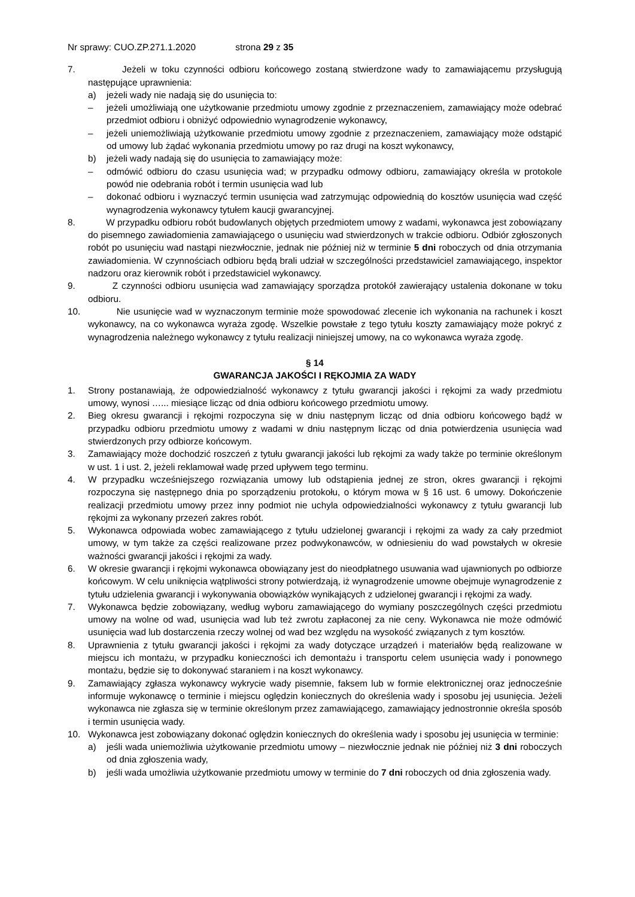Nr sprawy: CUO.ZP.271.1.2020 strona 29 z 35
7. Jeżeli w toku czynności odbioru końcowego zostaną stwierdzone wady to zamawiającemu przysługują następujące uprawnienia:
a) jeżeli wady nie nadają się do usunięcia to:
– jeżeli umożliwiają one użytkowanie przedmiotu umowy zgodnie z przeznaczeniem, zamawiający może odebrać przedmiot odbioru i obniżyć odpowiednio wynagrodzenie wykonawcy,
– jeżeli uniemożliwiają użytkowanie przedmiotu umowy zgodnie z przeznaczeniem, zamawiający może odstąpić od umowy lub żądać wykonania przedmiotu umowy po raz drugi na koszt wykonawcy,
b) jeżeli wady nadają się do usunięcia to zamawiający może:
– odmówić odbioru do czasu usunięcia wad; w przypadku odmowy odbioru, zamawiający określa w protokole powód nie odebrania robót i termin usunięcia wad lub
– dokonać odbioru i wyznaczyć termin usunięcia wad zatrzymując odpowiednią do kosztów usunięcia wad część wynagrodzenia wykonawcy tytułem kaucji gwarancyjnej.
8. W przypadku odbioru robót budowlanych objętych przedmiotem umowy z wadami, wykonawca jest zobowiązany do pisemnego zawiadomienia zamawiającego o usunięciu wad stwierdzonych w trakcie odbioru. Odbiór zgłoszonych robót po usunięciu wad nastąpi niezwłocznie, jednak nie później niż w terminie 5 dni roboczych od dnia otrzymania zawiadomienia. W czynnościach odbioru będą brali udział w szczególności przedstawiciel zamawiającego, inspektor nadzoru oraz kierownik robót i przedstawiciel wykonawcy.
9. Z czynności odbioru usunięcia wad zamawiający sporządza protokół zawierający ustalenia dokonane w toku odbioru.
10. Nie usunięcie wad w wyznaczonym terminie może spowodować zlecenie ich wykonania na rachunek i koszt wykonawcy, na co wykonawca wyraża zgodę. Wszelkie powstałe z tego tytułu koszty zamawiający może pokryć z wynagrodzenia należnego wykonawcy z tytułu realizacji niniejszej umowy, na co wykonawca wyraża zgodę.
§ 14
GWARANCJA JAKOŚCI I RĘKOJMIA ZA WADY
1. Strony postanawiają, że odpowiedzialność wykonawcy z tytułu gwarancji jakości i rękojmi za wady przedmiotu umowy, wynosi …... miesiące licząc od dnia odbioru końcowego przedmiotu umowy.
2. Bieg okresu gwarancji i rękojmi rozpoczyna się w dniu następnym licząc od dnia odbioru końcowego bądź w przypadku odbioru przedmiotu umowy z wadami w dniu następnym licząc od dnia potwierdzenia usunięcia wad stwierdzonych przy odbiorze końcowym.
3. Zamawiający może dochodzić roszczeń z tytułu gwarancji jakości lub rękojmi za wady także po terminie określonym w ust. 1 i ust. 2, jeżeli reklamował wadę przed upływem tego terminu.
4. W przypadku wcześniejszego rozwiązania umowy lub odstąpienia jednej ze stron, okres gwarancji i rękojmi rozpoczyna się następnego dnia po sporządzeniu protokołu, o którym mowa w § 16 ust. 6 umowy. Dokończenie realizacji przedmiotu umowy przez inny podmiot nie uchyla odpowiedzialności wykonawcy z tytułu gwarancji lub rękojmi za wykonany przezeń zakres robót.
5. Wykonawca odpowiada wobec zamawiającego z tytułu udzielonej gwarancji i rękojmi za wady za cały przedmiot umowy, w tym także za części realizowane przez podwykonawców, w odniesieniu do wad powstałych w okresie ważności gwarancji jakości i rękojmi za wady.
6. W okresie gwarancji i rękojmi wykonawca obowiązany jest do nieodpłatnego usuwania wad ujawnionych po odbiorze końcowym. W celu uniknięcia wątpliwości strony potwierdzają, iż wynagrodzenie umowne obejmuje wynagrodzenie z tytułu udzielenia gwarancji i wykonywania obowiązków wynikających z udzielonej gwarancji i rękojmi za wady.
7. Wykonawca będzie zobowiązany, według wyboru zamawiającego do wymiany poszczególnych części przedmiotu umowy na wolne od wad, usunięcia wad lub też zwrotu zapłaconej za nie ceny. Wykonawca nie może odmówić usunięcia wad lub dostarczenia rzeczy wolnej od wad bez względu na wysokość związanych z tym kosztów.
8. Uprawnienia z tytułu gwarancji jakości i rękojmi za wady dotyczące urządzeń i materiałów będą realizowane w miejscu ich montażu, w przypadku konieczności ich demontażu i transportu celem usunięcia wady i ponownego montażu, będzie się to dokonywać staraniem i na koszt wykonawcy.
9. Zamawiający zgłasza wykonawcy wykrycie wady pisemnie, faksem lub w formie elektronicznej oraz jednocześnie informuje wykonawcę o terminie i miejscu oględzin koniecznych do określenia wady i sposobu jej usunięcia. Jeżeli wykonawca nie zgłasza się w terminie określonym przez zamawiającego, zamawiający jednostronnie określa sposób i termin usunięcia wady.
10. Wykonawca jest zobowiązany dokonać oględzin koniecznych do określenia wady i sposobu jej usunięcia w terminie:
a) jeśli wada uniemożliwia użytkowanie przedmiotu umowy – niezwłocznie jednak nie później niż 3 dni roboczych od dnia zgłoszenia wady,
b) jeśli wada umożliwia użytkowanie przedmiotu umowy w terminie do 7 dni roboczych od dnia zgłoszenia wady.